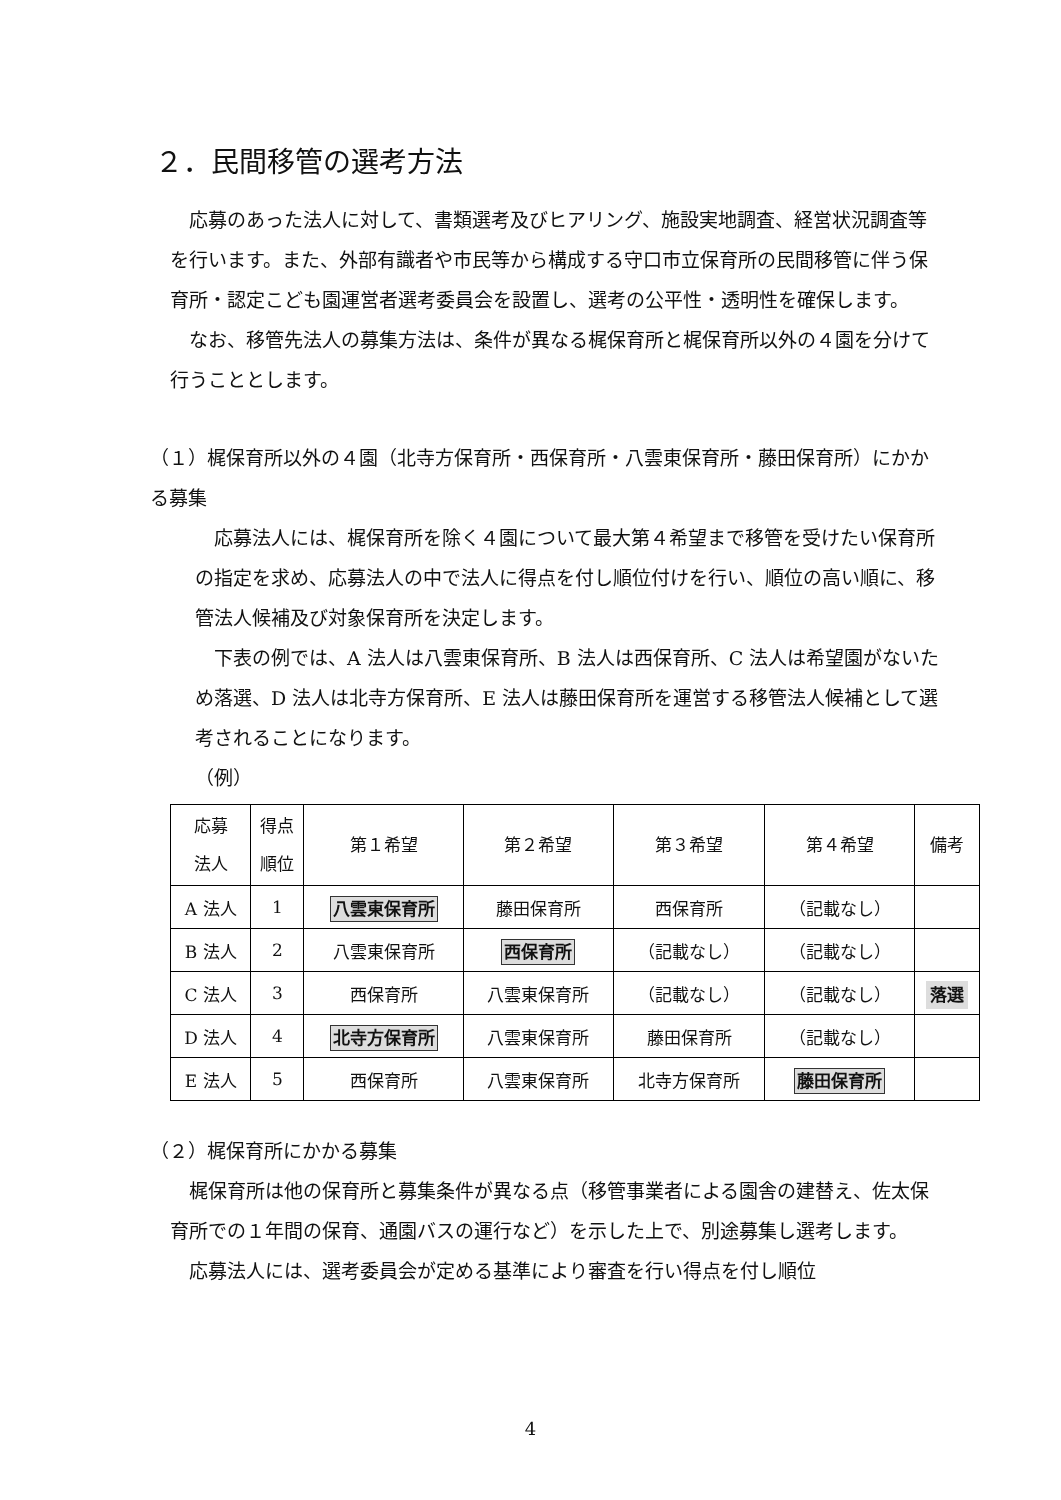２．民間移管の選考方法
　応募のあった法人に対して、書類選考及びヒアリング、施設実地調査、経営状況調査等を行います。また、外部有識者や市民等から構成する守口市立保育所の民間移管に伴う保育所・認定こども園運営者選考委員会を設置し、選考の公平性・透明性を確保します。
　なお、移管先法人の募集方法は、条件が異なる梶保育所と梶保育所以外の４園を分けて行うこととします。
（１）梶保育所以外の４園（北寺方保育所・西保育所・八雲東保育所・藤田保育所）にかかる募集
　応募法人には、梶保育所を除く４園について最大第４希望まで移管を受けたい保育所の指定を求め、応募法人の中で法人に得点を付し順位付けを行い、順位の高い順に、移管法人候補及び対象保育所を決定します。
　下表の例では、A 法人は八雲東保育所、B 法人は西保育所、C 法人は希望園がないため落選、D 法人は北寺方保育所、E 法人は藤田保育所を運営する移管法人候補として選考されることになります。
（例）
| 応募 法人 | 得点 順位 | 第１希望 | 第２希望 | 第３希望 | 第４希望 | 備考 |
| --- | --- | --- | --- | --- | --- | --- |
| A 法人 | 1 | 八雲東保育所 | 藤田保育所 | 西保育所 | （記載なし） | |
| B 法人 | 2 | 八雲東保育所 | 西保育所 | （記載なし） | （記載なし） | |
| C 法人 | 3 | 西保育所 | 八雲東保育所 | （記載なし） | （記載なし） | 落選 |
| D 法人 | 4 | 北寺方保育所 | 八雲東保育所 | 藤田保育所 | （記載なし） | |
| E 法人 | 5 | 西保育所 | 八雲東保育所 | 北寺方保育所 | 藤田保育所 | |
（２）梶保育所にかかる募集
　梶保育所は他の保育所と募集条件が異なる点（移管事業者による園舎の建替え、佐太保育所での１年間の保育、通園バスの運行など）を示した上で、別途募集し選考します。
　応募法人には、選考委員会が定める基準により審査を行い得点を付し順位
4